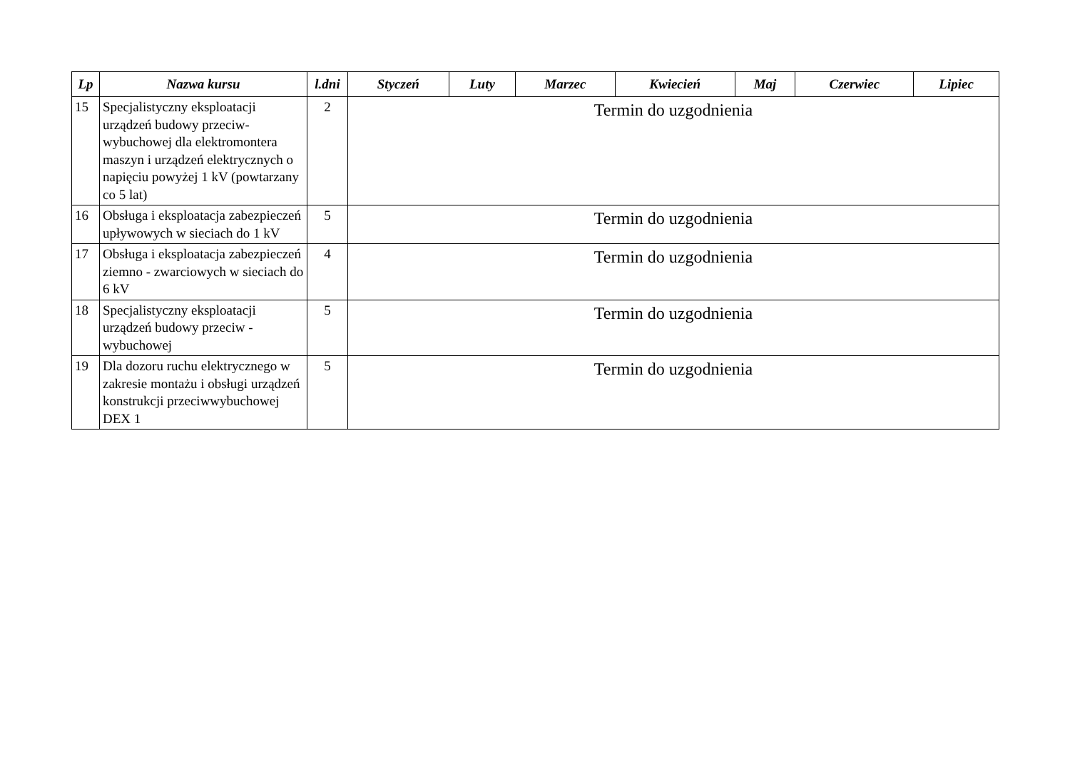| Lp | Nazwa kursu | l.dni | Styczeń | Luty | Marzec | Kwiecień | Maj | Czerwiec | Lipiec |
| --- | --- | --- | --- | --- | --- | --- | --- | --- | --- |
| 15 | Specjalistyczny eksploatacji urządzeń budowy przeciw-wybuchowej dla elektromontera maszyn i urządzeń elektrycznych o napięciu powyżej 1 kV (powtarzany co 5 lat) | 2 | Termin do uzgodnienia | | | | | | |
| 16 | Obsługa i eksploatacja zabezpieczeń upływowych w sieciach do 1 kV | 5 | Termin do uzgodnienia | | | | | | |
| 17 | Obsługa i eksploatacja zabezpieczeń ziemno - zwarciowych w sieciach do 6 kV | 4 | Termin do uzgodnienia | | | | | | |
| 18 | Specjalistyczny eksploatacji urządzeń budowy przeciw - wybuchowej | 5 | Termin do uzgodnienia | | | | | | |
| 19 | Dla dozoru ruchu elektrycznego w zakresie montażu i obsługi urządzeń konstrukcji przeciwwybuchowej DEX 1 | 5 | Termin do uzgodnienia | | | | | | |